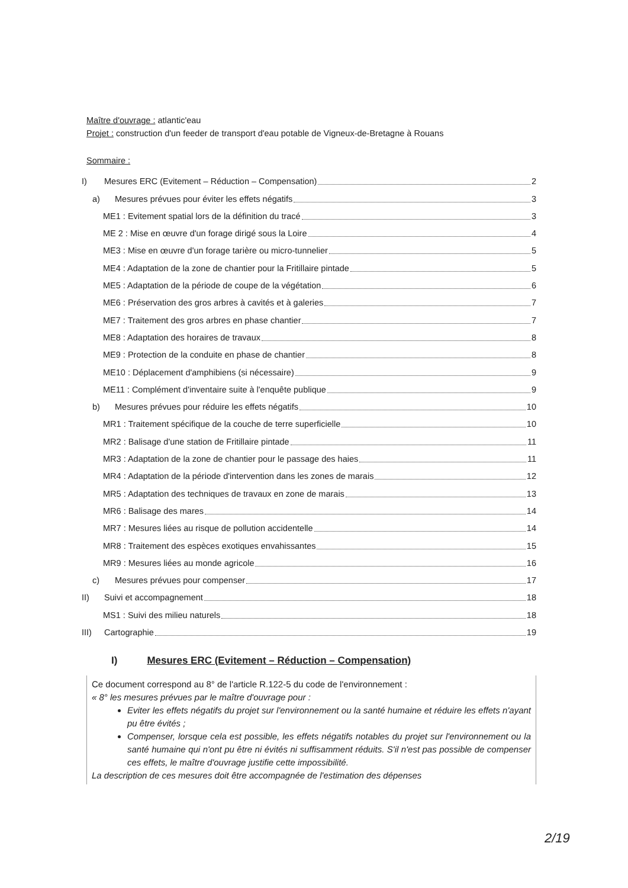Maître d'ouvrage : atlantic'eau
Projet : construction d'un feeder de transport d'eau potable de Vigneux-de-Bretagne à Rouans
Sommaire :
I) Mesures ERC (Evitement – Réduction – Compensation) 2
a) Mesures prévues pour éviter les effets négatifs 3
ME1 : Evitement spatial lors de la définition du tracé 3
ME 2 : Mise en œuvre d'un forage dirigé sous la Loire 4
ME3 : Mise en œuvre d'un forage tarière ou micro-tunnelier 5
ME4 : Adaptation de la zone de chantier pour la Fritillaire pintade 5
ME5 : Adaptation de la période de coupe de la végétation 6
ME6 : Préservation des gros arbres à cavités et à galeries 7
ME7 : Traitement des gros arbres en phase chantier 7
ME8 : Adaptation des horaires de travaux 8
ME9 : Protection de la conduite en phase de chantier 8
ME10 : Déplacement d'amphibiens (si nécessaire) 9
ME11 : Complément d'inventaire suite à l'enquête publique 9
b) Mesures prévues pour réduire les effets négatifs 10
MR1 : Traitement spécifique de la couche de terre superficielle 10
MR2 : Balisage d'une station de Fritillaire pintade 11
MR3 : Adaptation de la zone de chantier pour le passage des haies 11
MR4 : Adaptation de la période d'intervention dans les zones de marais 12
MR5 : Adaptation des techniques de travaux en zone de marais 13
MR6 : Balisage des mares 14
MR7 : Mesures liées au risque de pollution accidentelle 14
MR8 : Traitement des espèces exotiques envahissantes 15
MR9 : Mesures liées au monde agricole 16
c) Mesures prévues pour compenser 17
II) Suivi et accompagnement 18
MS1 : Suivi des milieu naturels 18
III) Cartographie 19
I) Mesures ERC (Evitement – Réduction – Compensation)
Ce document correspond au 8° de l'article R.122-5 du code de l'environnement :
« 8° les mesures prévues par le maître d'ouvrage pour :
Eviter les effets négatifs du projet sur l'environnement ou la santé humaine et réduire les effets n'ayant pu être évités ;
Compenser, lorsque cela est possible, les effets négatifs notables du projet sur l'environnement ou la santé humaine qui n'ont pu être ni évités ni suffisamment réduits. S'il n'est pas possible de compenser ces effets, le maître d'ouvrage justifie cette impossibilité.
La description de ces mesures doit être accompagnée de l'estimation des dépenses
2/19